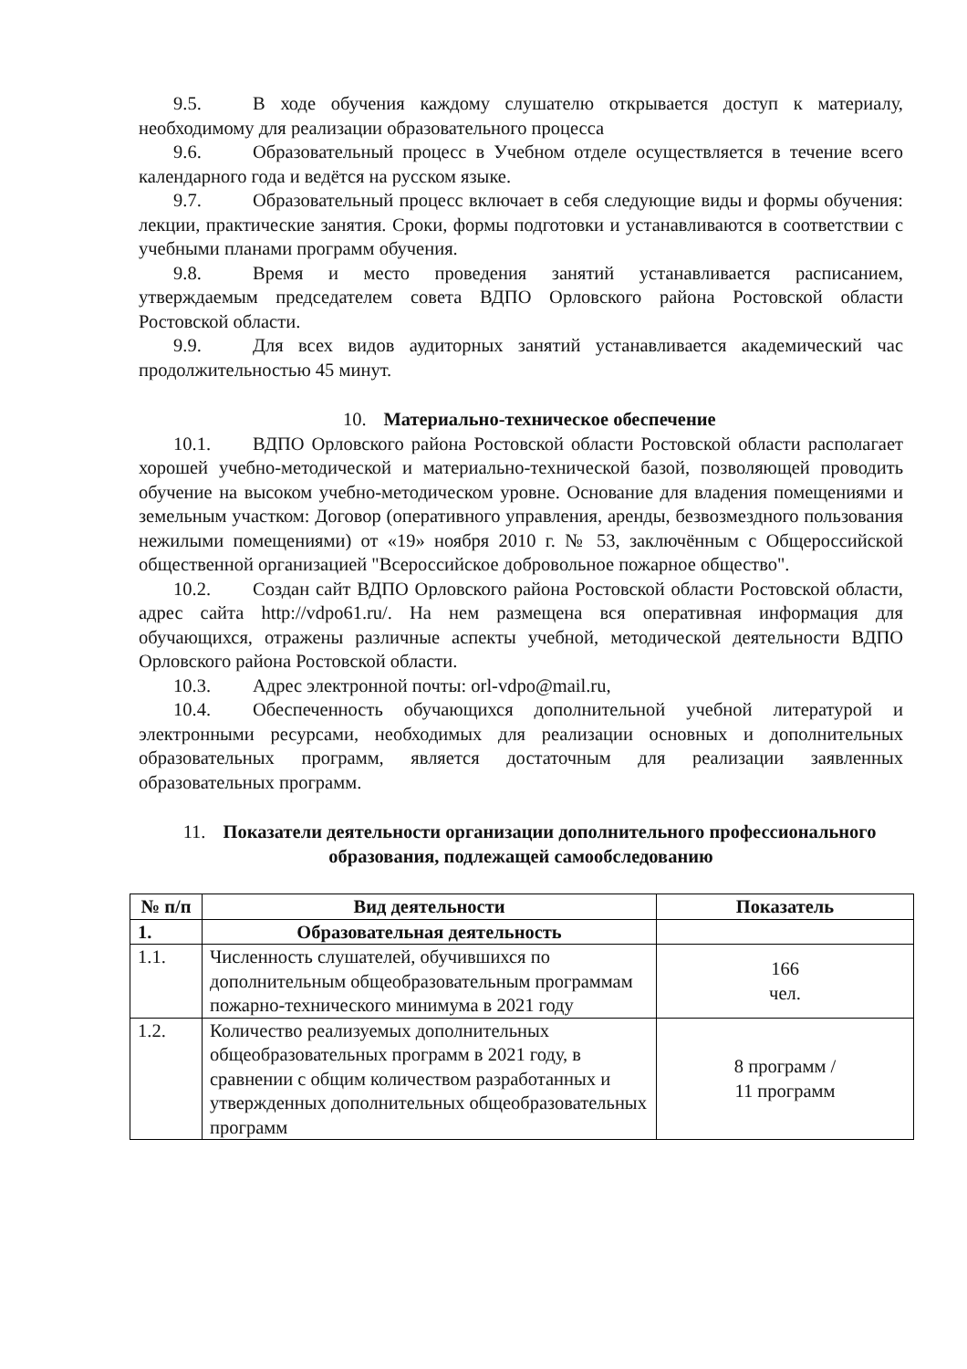9.5. В ходе обучения каждому слушателю открывается доступ к материалу, необходимому для реализации образовательного процесса
9.6. Образовательный процесс в Учебном отделе осуществляется в течение всего календарного года и ведётся на русском языке.
9.7. Образовательный процесс включает в себя следующие виды и формы обучения: лекции, практические занятия. Сроки, формы подготовки и устанавливаются в соответствии с учебными планами программ обучения.
9.8. Время и место проведения занятий устанавливается расписанием, утверждаемым председателем совета ВДПО Орловского района Ростовской области Ростовской области.
9.9. Для всех видов аудиторных занятий устанавливается академический час продолжительностью 45 минут.
10. Материально-техническое обеспечение
10.1. ВДПО Орловского района Ростовской области Ростовской области располагает хорошей учебно-методической и материально-технической базой, позволяющей проводить обучение на высоком учебно-методическом уровне. Основание для владения помещениями и земельным участком: Договор (оперативного управления, аренды, безвозмездного пользования нежилыми помещениями) от «19» ноября 2010 г. № 53, заключённым с Общероссийской общественной организацией "Всероссийское добровольное пожарное общество".
10.2. Создан сайт ВДПО Орловского района Ростовской области Ростовской области, адрес сайта http://vdpo61.ru/. На нем размещена вся оперативная информация для обучающихся, отражены различные аспекты учебной, методической деятельности ВДПО Орловского района Ростовской области.
10.3. Адрес электронной почты: orl-vdpo@mail.ru,
10.4. Обеспеченность обучающихся дополнительной учебной литературой и электронными ресурсами, необходимых для реализации основных и дополнительных образовательных программ, является достаточным для реализации заявленных образовательных программ.
11. Показатели деятельности организации дополнительного профессионального образования, подлежащей самообследованию
| № п/п | Вид деятельности | Показатель |
| --- | --- | --- |
| 1. | Образовательная деятельность | |
| 1.1. | Численность слушателей, обучившихся по дополнительным общеобразовательным программам пожарно-технического минимума в 2021 году | 166 чел. |
| 1.2. | Количество реализуемых дополнительных общеобразовательных программ в 2021 году, в сравнении с общим количеством разработанных и утвержденных дополнительных общеобразовательных программ | 8 программ / 11 программ |